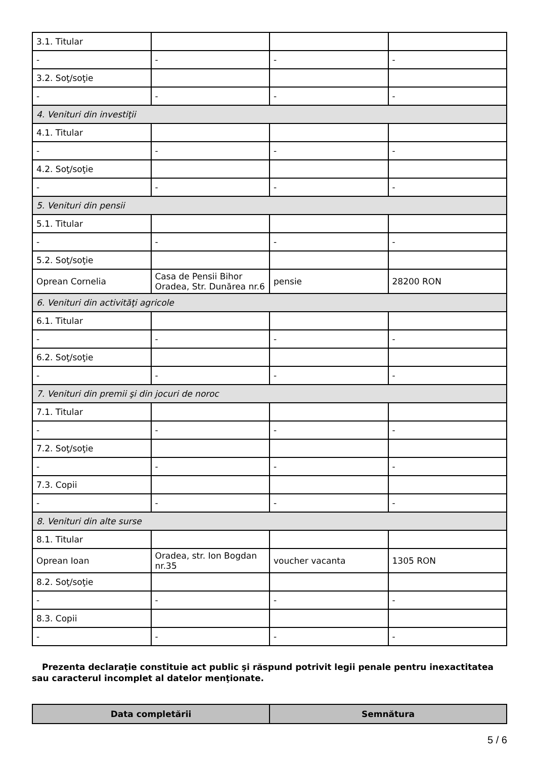| 3.1. Titular | | | |
| - | - | - | - |
| 3.2. Soţ/soţie | | | |
| - | - | - | - |
| 4. Venituri din investiţii | | | |
| 4.1. Titular | | | |
| - | - | - | - |
| 4.2. Soţ/soţie | | | |
| - | - | - | - |
| 5. Venituri din pensii | | | |
| 5.1. Titular | | | |
| - | - | - | - |
| 5.2. Soţ/soţie | | | |
| Oprean Cornelia | Casa de Pensii Bihor Oradea, Str. Dunărea nr.6 | pensie | 28200 RON |
| 6. Venituri din activităţi agricole | | | |
| 6.1. Titular | | | |
| - | - | - | - |
| 6.2. Soţ/soţie | | | |
| - | - | - | - |
| 7. Venituri din premii şi din jocuri de noroc | | | |
| 7.1. Titular | | | |
| - | - | - | - |
| 7.2. Soţ/soţie | | | |
| - | - | - | - |
| 7.3. Copii | | | |
| - | - | - | - |
| 8. Venituri din alte surse | | | |
| 8.1. Titular | | | |
| Oprean Ioan | Oradea, str. Ion Bogdan nr.35 | voucher vacanta | 1305 RON |
| 8.2. Soţ/soţie | | | |
| - | - | - | - |
| 8.3. Copii | | | |
| - | - | - | - |
Prezenta declaraţie constituie act public şi răspund potrivit legii penale pentru inexactitatea sau caracterul incomplet al datelor menţionate.
| Data completării | Semnătura |
| --- | --- |
5 / 6